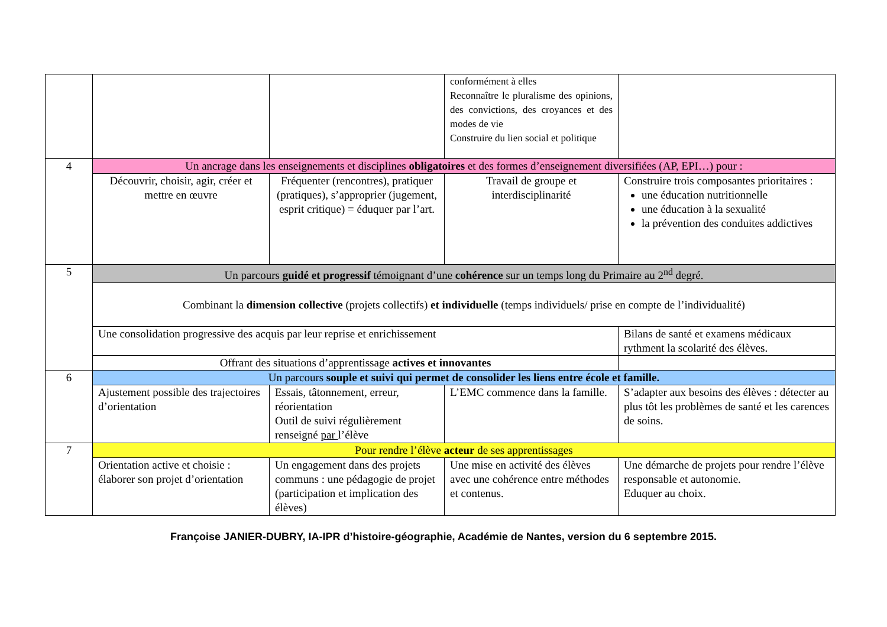| | | | conformément à elles Reconnaître le pluralisme des opinions, des convictions, des croyances et des modes de vie Construire du lien social et politique | |
| 4 | Un ancrage dans les enseignements et disciplines obligatoires et des formes d’enseignement diversifiées (AP, EPI…) pour : | | | |
| | Découvrir, choisir, agir, créer et mettre en œuvre | Fréquenter (rencontres), pratiquer (pratiques), s’approprier (jugement, esprit critique) = éduquer par l’art. | Travail de groupe et interdisciplinarité | Construire trois composantes prioritaires : une éducation nutritionnelle une éducation à la sexualité la prévention des conduites addictives |
| 5 | Un parcours guidé et progressif témoignant d’une cohérence sur un temps long du Primaire au 2<sup>nd</sup> degré. | | | |
| | Combinant la dimension collective (projets collectifs) et individuelle (temps individuels/ prise en compte de l’individualité) | | | |
| | Une consolidation progressive des acquis par leur reprise et enrichissement | | | Bilans de santé et examens médicaux rythment la scolarité des élèves. |
| | Offrant des situations d’apprentissage actives et innovantes | | | |
| 6 | Un parcours souple et suivi qui permet de consolider les liens entre école et famille. | | | |
| | Ajustement possible des trajectoires d’orientation | Essais, tâtonnement, erreur, réorientation Outil de suivi régulièrement renseigné par l’élève | L’EMC commence dans la famille. | S’adapter aux besoins des élèves : détecter au plus tôt les problèmes de santé et les carences de soins. |
| 7 | Pour rendre l’élève acteur de ses apprentissages | | | |
| | Orientation active et choisie : élaborer son projet d’orientation | Un engagement dans des projets communs : une pédagogie de projet (participation et implication des élèves) | Une mise en activité des élèves avec une cohérence entre méthodes et contenus. | Une démarche de projets pour rendre l’élève responsable et autonomie. Eduquer au choix. |
Françoise JANIER-DUBRY, IA-IPR d’histoire-géographie, Académie de Nantes, version du 6 septembre 2015.